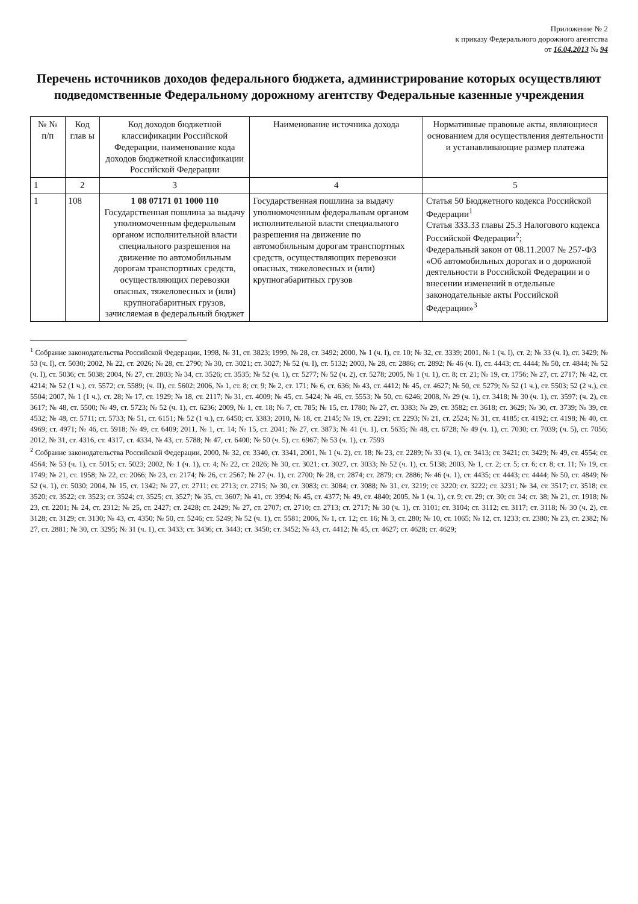Приложение № 2
к приказу Федерального дорожного агентства
от 16.04.2013 № 94
Перечень источников доходов федерального бюджета, администрирование которых осуществляют подведомственные Федеральному дорожному агентству Федеральные казенные учреждения
| № № п/п | Код глав ы | Код доходов бюджетной классификации Российской Федерации, наименование кода доходов бюджетной классификации Российской Федерации | Наименование источника дохода | Нормативные правовые акты, являющиеся основанием для осуществления деятельности и устанавливающие размер платежа |
| --- | --- | --- | --- | --- |
| 1 | 2 | 3 | 4 | 5 |
| 1 | 108 | 1 08 07171 01 1000 110 Государственная пошлина за выдачу уполномоченным федеральным органом исполнительной власти специального разрешения на движение по автомобильным дорогам транспортных средств, осуществляющих перевозки опасных, тяжеловесных и (или) крупногабаритных грузов, зачисляемая в федеральный бюджет | Государственная пошлина за выдачу уполномоченным федеральным органом исполнительной власти специального разрешения на движение по автомобильным дорогам транспортных средств, осуществляющих перевозки опасных, тяжеловесных и (или) крупногабаритных грузов | Статья 50 Бюджетного кодекса Российской Федерации<sup>1</sup> Статья 333.33 главы 25.3 Налогового кодекса Российской Федерации<sup>2</sup>; Федеральный закон от 08.11.2007 № 257-ФЗ «Об автомобильных дорогах и о дорожной деятельности в Российской Федерации и о внесении изменений в отдельные законодательные акты Российской Федерации»<sup>3</sup> |
<sup>1</sup> Собрание законодательства Российской Федерации, 1998, № 31, ст. 3823; 1999, № 28, ст. 3492; 2000, № 1 (ч. I), ст. 10; № 32, ст. 3339; 2001, № 1 (ч. I), ст. 2; № 33 (ч. I), ст. 3429; № 53 (ч. I), ст. 5030; 2002, № 22, ст. 2026; № 28, ст. 2790; № 30, ст. 3021; ст. 3027; № 52 (ч. I), ст. 5132; 2003, № 28, ст. 2886; ст. 2892; № 46 (ч. I), ст. 4443; ст. 4444; № 50, ст. 4844; № 52 (ч. I), ст. 5036; ст. 5038; 2004, № 27, ст. 2803; № 34, ст. 3526; ст. 3535; № 52 (ч. 1), ст. 5277; № 52 (ч. 2), ст. 5278; 2005, № 1 (ч. 1), ст. 8; ст. 21; № 19, ст. 1756; № 27, ст. 2717; № 42, ст. 4214; № 52 (1 ч.), ст. 5572; ст. 5589; (ч. II), ст. 5602; 2006, № 1, ст. 8; ст. 9; № 2, ст. 171; № 6, ст. 636; № 43, ст. 4412; № 45, ст. 4627; № 50, ст. 5279; № 52 (1 ч.), ст. 5503; 52 (2 ч.), ст. 5504; 2007, № 1 (1 ч.), ст. 28; № 17, ст. 1929; № 18, ст. 2117; № 31, ст. 4009; № 45, ст. 5424; № 46, ст. 5553; № 50, ст. 6246; 2008, № 29 (ч. 1), ст. 3418; № 30 (ч. 1), ст. 3597; (ч. 2), ст. 3617; № 48, ст. 5500; № 49, ст. 5723; № 52 (ч. 1), ст. 6236; 2009, № 1, ст. 18; № 7, ст. 785; № 15, ст. 1780; № 27, ст. 3383; № 29, ст. 3582; ст. 3618; ст. 3629; № 30, ст. 3739; № 39, ст. 4532; № 48, ст. 5711; ст. 5733; № 51, ст. 6151; № 52 (1 ч.), ст. 6450; ст. 3383; 2010, № 18, ст. 2145; № 19, ст. 2291; ст. 2293; № 21, ст. 2524; № 31, ст. 4185; ст. 4192; ст. 4198; № 40, ст. 4969; ст. 4971; № 46, ст. 5918; № 49, ст. 6409; 2011, № 1, ст. 14; № 15, ст. 2041; № 27, ст. 3873; № 41 (ч. 1), ст. 5635; № 48, ст. 6728; № 49 (ч. 1), ст. 7030; ст. 7039; (ч. 5), ст. 7056; 2012, № 31, ст. 4316, ст. 4317, ст. 4334, № 43, ст. 5788; № 47, ст. 6400; № 50 (ч. 5), ст. 6967; № 53 (ч. 1), ст. 7593
<sup>2</sup> Собрание законодательства Российской Федерации, 2000, № 32, ст. 3340, ст. 3341, 2001, № 1 (ч. 2), ст. 18; № 23, ст. 2289; № 33 (ч. 1), ст. 3413; ст. 3421; ст. 3429; № 49, ст. 4554; ст. 4564; № 53 (ч. 1), ст. 5015; ст. 5023; 2002, № 1 (ч. 1), ст. 4; № 22, ст. 2026; № 30, ст. 3021; ст. 3027, ст. 3033; № 52 (ч. 1), ст. 5138; 2003, № 1, ст. 2; ст. 5; ст. 6; ст. 8; ст. 11; № 19, ст. 1749; № 21, ст. 1958; № 22, ст. 2066; № 23, ст. 2174; № 26, ст. 2567; № 27 (ч. 1), ст. 2700; № 28, ст. 2874; ст. 2879; ст. 2886; № 46 (ч. 1), ст. 4435; ст. 4443; ст. 4444; № 50, ст. 4849; № 52 (ч. 1), ст. 5030; 2004, № 15, ст. 1342; № 27, ст. 2711; ст. 2713; ст. 2715; № 30, ст. 3083; ст. 3084; ст. 3088; № 31, ст. 3219; ст. 3220; ст. 3222; ст. 3231; № 34, ст. 3517; ст. 3518; ст. 3520; ст. 3522; ст. 3523; ст. 3524; ст. 3525; ст. 3527; № 35, ст. 3607; № 41, ст. 3994; № 45, ст. 4377; № 49, ст. 4840; 2005, № 1 (ч. 1), ст. 9; ст. 29; ст. 30; ст. 34; ст. 38; № 21, ст. 1918; № 23, ст. 2201; № 24, ст. 2312; № 25, ст. 2427; ст. 2428; ст. 2429; № 27, ст. 2707; ст. 2710; ст. 2713; ст. 2717; № 30 (ч. 1), ст. 3101; ст. 3104; ст. 3112; ст. 3117; ст. 3118; № 30 (ч. 2), ст. 3128; ст. 3129; ст. 3130; № 43, ст. 4350; № 50, ст. 5246; ст. 5249; № 52 (ч. 1), ст. 5581; 2006, № 1, ст. 12; ст. 16; № 3, ст. 280; № 10, ст. 1065; № 12, ст. 1233; ст. 2380; № 23, ст. 2382; № 27, ст. 2881; № 30, ст. 3295; № 31 (ч. 1), ст. 3433; ст. 3436; ст. 3443; ст. 3450; ст. 3452; № 43, ст. 4412; № 45, ст. 4627; ст. 4628; ст. 4629;